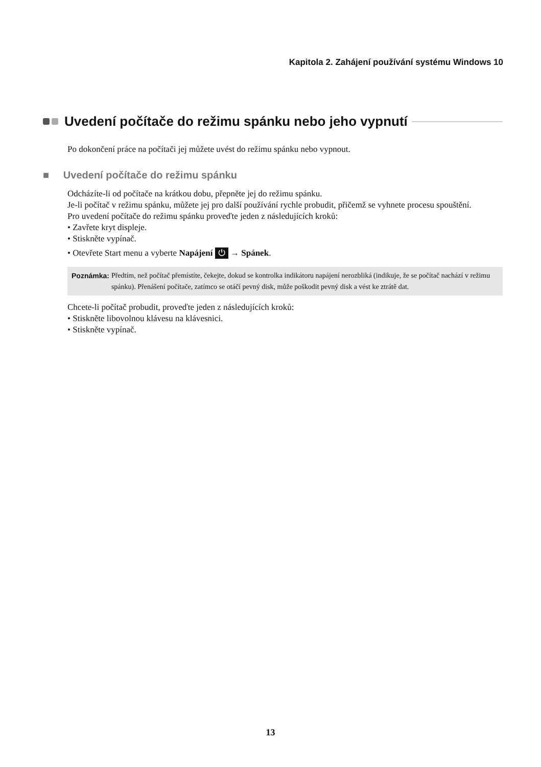Kapitola 2. Zahájení používání systému Windows 10
Uvedení počítače do režimu spánku nebo jeho vypnutí
Po dokončení práce na počítači jej můžete uvést do režimu spánku nebo vypnout.
■ Uvedení počítače do režimu spánku
Odcházíte-li od počítače na krátkou dobu, přepněte jej do režimu spánku.
Je-li počítač v režimu spánku, můžete jej pro další používání rychle probudit, přičemž se vyhnete procesu spouštění.
Pro uvedení počítače do režimu spánku proveďte jeden z následujících kroků:
• Zavřete kryt displeje.
• Stiskněte vypínač.
• Otevřete Start menu a vyberte Napájení ⏻ → Spánek.
Poznámka: Předtím, než počítač přemístíte, čekejte, dokud se kontrolka indikátoru napájení nerozbliká (indikuje, že se počítač nachází v režimu spánku). Přenášení počítače, zatímco se otáčí pevný disk, může poškodit pevný disk a vést ke ztrátě dat.
Chcete-li počítač probudit, proveďte jeden z následujících kroků:
• Stiskněte libovolnou klávesu na klávesnici.
• Stiskněte vypínač.
13